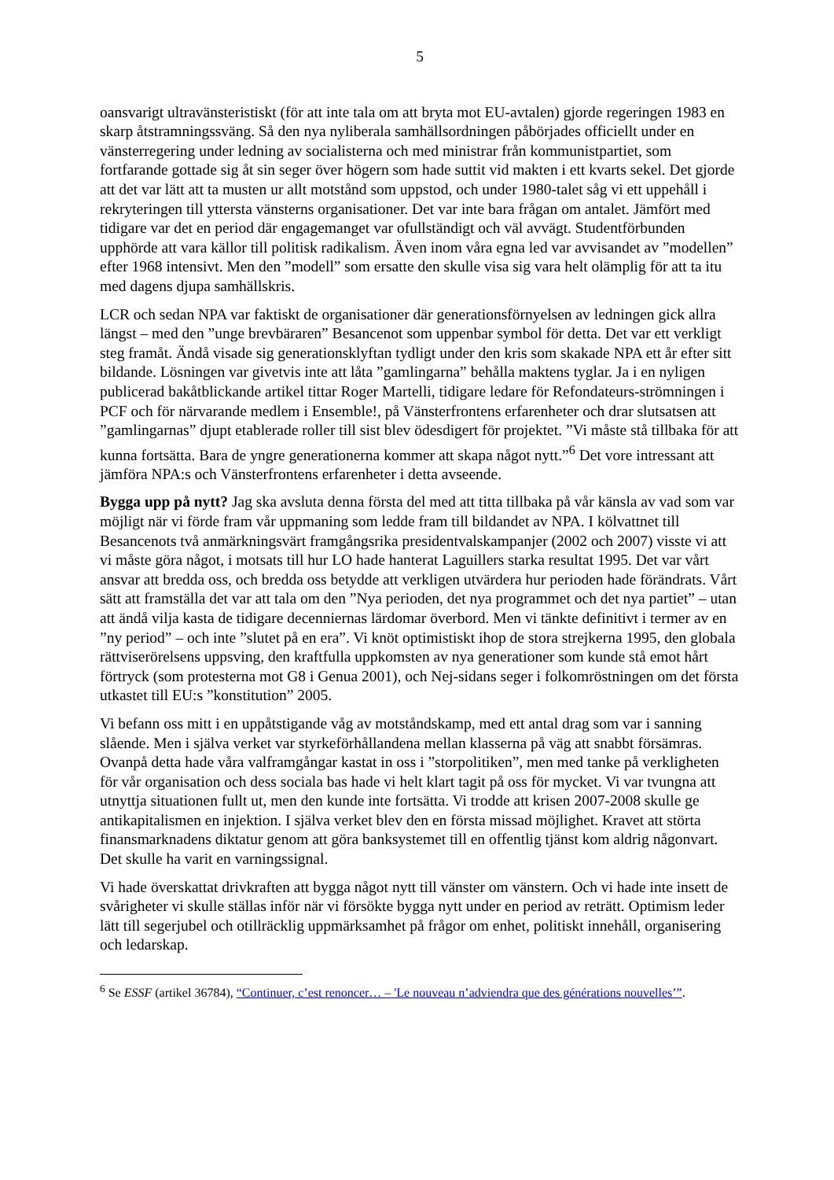5
oansvarigt ultravänsteristiskt (för att inte tala om att bryta mot EU-avtalen) gjorde regeringen 1983 en skarp åtstramningssväng. Så den nya nyliberala samhällsordningen påbörjades officiellt under en vänsterregering under ledning av socialisterna och med ministrar från kommunistpartiet, som fortfarande gottade sig åt sin seger över högern som hade suttit vid makten i ett kvarts sekel. Det gjorde att det var lätt att ta musten ur allt motstånd som uppstod, och under 1980-talet såg vi ett uppehåll i rekryteringen till yttersta vänsterns organisationer. Det var inte bara frågan om antalet. Jämfört med tidigare var det en period där engagemanget var ofullständigt och väl avvägt. Studentförbunden upphörde att vara källor till politisk radikalism. Även inom våra egna led var avvisandet av ”modellen” efter 1968 intensivt. Men den ”modell” som ersatte den skulle visa sig vara helt olämplig för att ta itu med dagens djupa samhällskris.
LCR och sedan NPA var faktiskt de organisationer där generationsförnyelsen av ledningen gick allra längst – med den ”unge brevbäraren” Besancenot som uppenbar symbol för detta. Det var ett verkligt steg framåt. Ändå visade sig generationsklyftan tydligt under den kris som skakade NPA ett år efter sitt bildande. Lösningen var givetvis inte att låta ”gamlingarna” behålla maktens tyglar. Ja i en nyligen publicerad bakåtblickande artikel tittar Roger Martelli, tidigare ledare för Refondateurs-strömningen i PCF och för närvarande medlem i Ensemble!, på Vänsterfrontens erfarenheter och drar slutsatsen att ”gamlingarnas” djupt etablerade roller till sist blev ödesdigert för projektet. ”Vi måste stå tillbaka för att kunna fortsätta. Bara de yngre generationerna kommer att skapa något nytt.”<sup>6</sup> Det vore intressant att jämföra NPA:s och Vänsterfrontens erfarenheter i detta avseende.
Bygga upp på nytt? Jag ska avsluta denna första del med att titta tillbaka på vår känsla av vad som var möjligt när vi förde fram vår uppmaning som ledde fram till bildandet av NPA. I kölvattnet till Besancenots två anmärkningsvärt framgångsrika presidentvalskampanjer (2002 och 2007) visste vi att vi måste göra något, i motsats till hur LO hade hanterat Laguillers starka resultat 1995. Det var vårt ansvar att bredda oss, och bredda oss betydde att verkligen utvärdera hur perioden hade förändrats. Vårt sätt att framställa det var att tala om den ”Nya perioden, det nya programmet och det nya partiet” – utan att ändå vilja kasta de tidigare decenniernas lärdomar överbord. Men vi tänkte definitivt i termer av en ”ny period” – och inte ”slutet på en era”. Vi knöt optimistiskt ihop de stora strejkerna 1995, den globala rättviserörelsens uppsving, den kraftfulla uppkomsten av nya generationer som kunde stå emot hårt förtryck (som protesterna mot G8 i Genua 2001), och Nej-sidans seger i folkomröstningen om det första utkastet till EU:s ”konstitution” 2005.
Vi befann oss mitt i en uppåtstigande våg av motståndskamp, med ett antal drag som var i sanning slående. Men i själva verket var styrkeförhållandena mellan klasserna på väg att snabbt försämras. Ovanpå detta hade våra valframgångar kastat in oss i ”storpolitiken”, men med tanke på verkligheten för vår organisation och dess sociala bas hade vi helt klart tagit på oss för mycket. Vi var tvungna att utnyttja situationen fullt ut, men den kunde inte fortsätta. Vi trodde att krisen 2007-2008 skulle ge antikapitalismen en injektion. I själva verket blev den en första missad möjlighet. Kravet att störta finansmarknadens diktatur genom att göra banksystemet till en offentlig tjänst kom aldrig någonvart. Det skulle ha varit en varningssignal.
Vi hade överskattat drivkraften att bygga något nytt till vänster om vänstern. Och vi hade inte insett de svårigheter vi skulle ställas inför när vi försökte bygga nytt under en period av reträtt. Optimism leder lätt till segerjubel och otillräcklig uppmärksamhet på frågor om enhet, politiskt innehåll, organisering och ledarskap.
<sup>6</sup> Se ESSF (artikel 36784), “Continuer, c’est renoncer… – 'Le nouveau n’adviendra que des générations nouvelles’”.